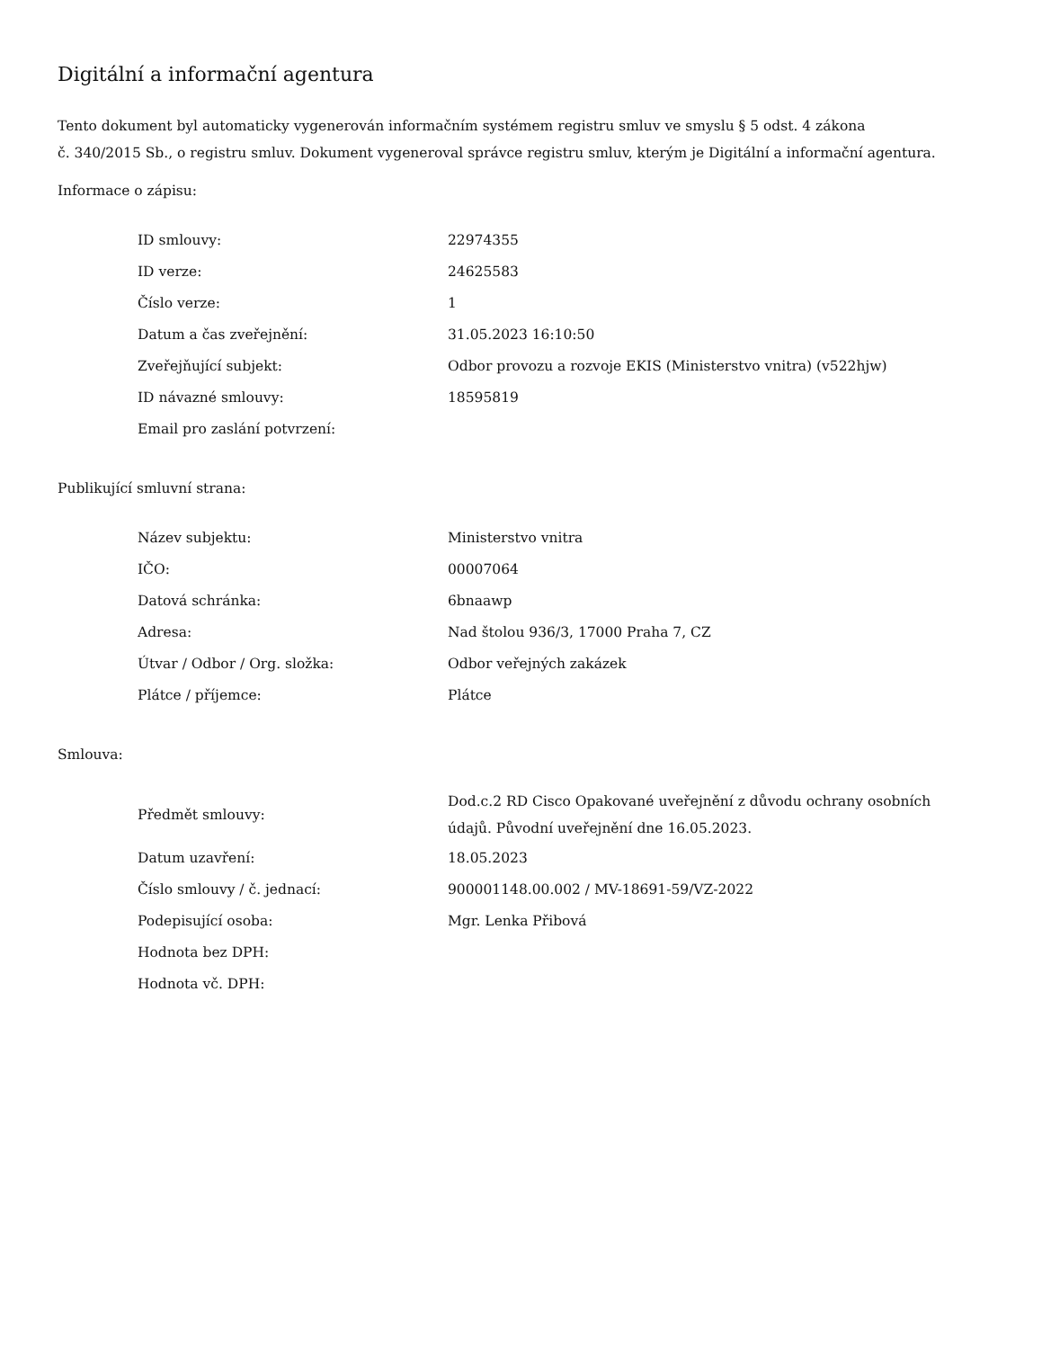Digitální a informační agentura
Tento dokument byl automaticky vygenerován informačním systémem registru smluv ve smyslu § 5 odst. 4 zákona
č. 340/2015 Sb., o registru smluv. Dokument vygeneroval správce registru smluv, kterým je Digitální a informační agentura.
Informace o zápisu:
| ID smlouvy: | 22974355 |
| ID verze: | 24625583 |
| Číslo verze: | 1 |
| Datum a čas zveřejnění: | 31.05.2023 16:10:50 |
| Zveřejňující subjekt: | Odbor provozu a rozvoje EKIS (Ministerstvo vnitra) (v522hjw) |
| ID návazné smlouvy: | 18595819 |
| Email pro zaslání potvrzení: | |
Publikující smluvní strana:
| Název subjektu: | Ministerstvo vnitra |
| IČO: | 00007064 |
| Datová schránka: | 6bnaawp |
| Adresa: | Nad štolou 936/3, 17000 Praha 7, CZ |
| Útvar / Odbor / Org. složka: | Odbor veřejných zakázek |
| Plátce / příjemce: | Plátce |
Smlouva:
| Předmět smlouvy: | Dod.c.2 RD Cisco Opakované uveřejnění z důvodu ochrany osobních údajů. Původní uveřejnění dne 16.05.2023. |
| Datum uzavření: | 18.05.2023 |
| Číslo smlouvy / č. jednací: | 900001148.00.002 / MV-18691-59/VZ-2022 |
| Podepisující osoba: | Mgr. Lenka Přibová |
| Hodnota bez DPH: | |
| Hodnota vč. DPH: | |